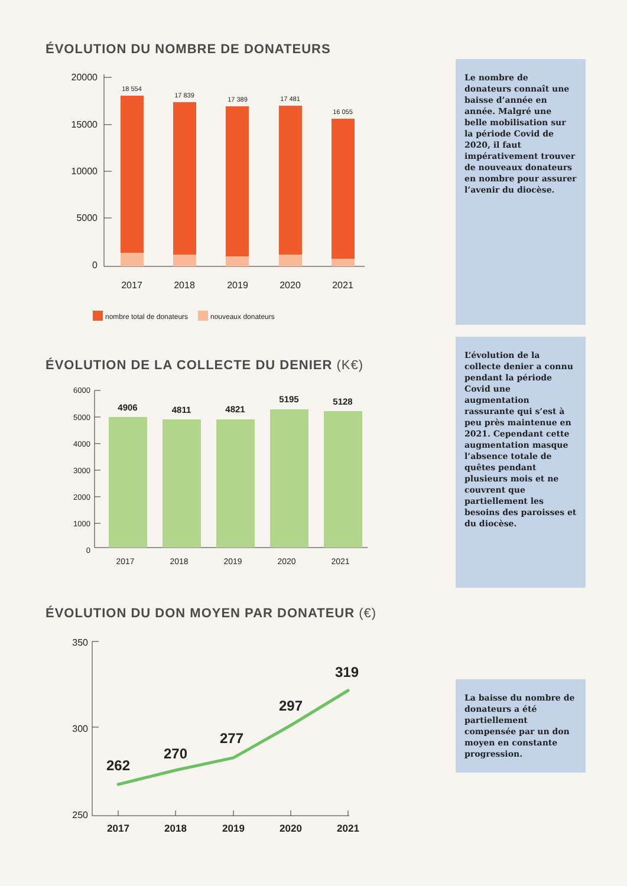ÉVOLUTION DU NOMBRE DE DONATEURS
20000
15000
10000
5000
0
18 554
17 839
17 389
17 481
16 055
2017
2018
2019
2020
2021
nombre total de donateurs
nouveaux donateurs
Le nombre de donateurs connaît une baisse d’année en année. Malgré une belle mobilisation sur la période Covid de 2020, il faut impérativement trouver de nouveaux donateurs en nombre pour assurer l’avenir du diocèse.
ÉVOLUTION DE LA COLLECTE DU DENIER (K€)
6000
5000
4000
3000
2000
1000
0
4906
4811
4821
5195
5128
2017
2018
2019
2020
2021
L’évolution de la collecte denier a connu pendant la période Covid une augmentation rassurante qui s’est à peu près maintenue en 2021. Cependant cette augmentation masque l’absence totale de quêtes pendant plusieurs mois et ne couvrent que partiellement les besoins des paroisses et du diocèse.
ÉVOLUTION DU DON MOYEN PAR DONATEUR (€)
350
300
250
262
270
277
297
319
2017
2018
2019
2020
2021
La baisse du nombre de donateurs a été partiellement compensée par un don moyen en constante progression.